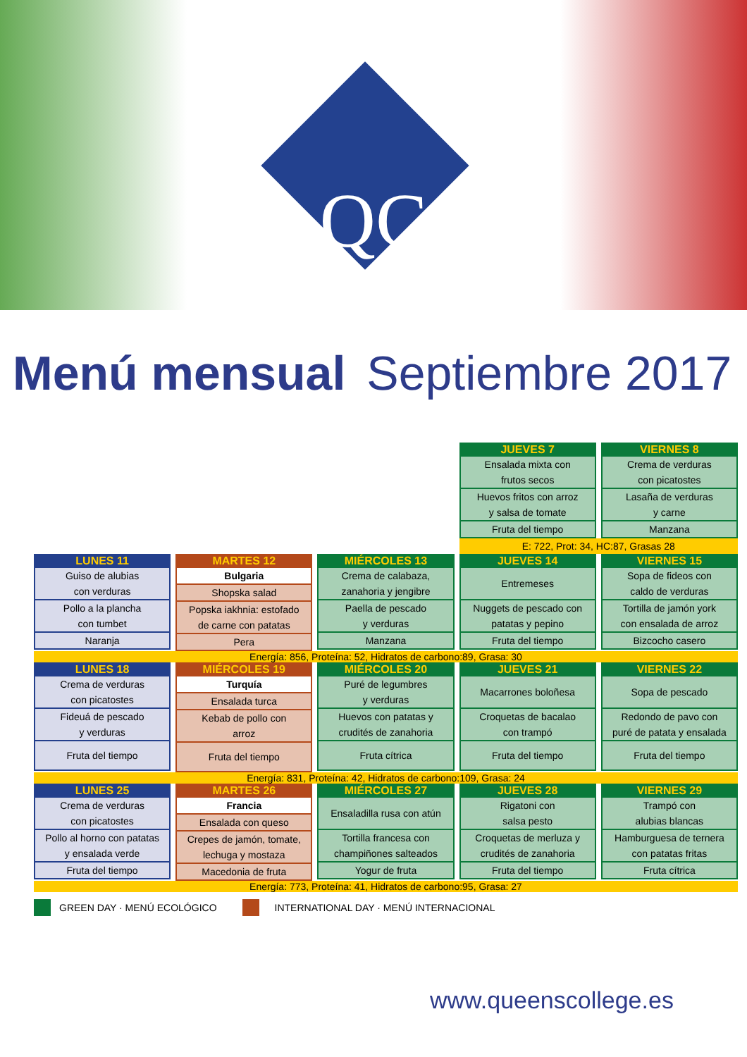QC
Menú mensual Septiembre 2017
| | | | / JUEVES 7 / / --- / / Ensalada mixta con frutos secos / / Huevos fritos con arroz y salsa de tomate / / Fruta del tiempo / | / VIERNES 8 / / --- / / Crema de verduras con picatostes / / Lasaña de verduras y carne / / Manzana / |
| | | | E: 722, Prot: 34, HC:87, Grasas 28 | |
| / LUNES 11 / / --- / / Guiso de alubias con verduras / / Pollo a la plancha con tumbet / / Naranja / | / MARTES 12 / / --- / / Bulgaria / / Shopska salad / / Popska iakhnia: estofado de carne con patatas / / Pera / | / MIÉRCOLES 13 / / --- / / Crema de calabaza, zanahoria y jengibre / / Paella de pescado y verduras / / Manzana / | / JUEVES 14 / / --- / / Entremeses / / Nuggets de pescado con patatas y pepino / / Fruta del tiempo / | / VIERNES 15 / / --- / / Sopa de fideos con caldo de verduras / / Tortilla de jamón york con ensalada de arroz / / Bizcocho casero / |
| Energía: 856, Proteína: 52, Hidratos de carbono:89, Grasa: 30 | | | | |
| / LUNES 18 / / --- / / Crema de verduras con picatostes / / Fideuá de pescado y verduras / / Fruta del tiempo / | / MIÉRCOLES 19 / / --- / / Turquía / / Ensalada turca / / Kebab de pollo con arroz / / Fruta del tiempo / | / MIÉRCOLES 20 / / --- / / Puré de legumbres y verduras / / Huevos con patatas y crudités de zanahoria / / Fruta cítrica / | / JUEVES 21 / / --- / / Macarrones boloñesa / / Croquetas de bacalao con trampó / / Fruta del tiempo / | / VIERNES 22 / / --- / / Sopa de pescado / / Redondo de pavo con puré de patata y ensalada / / Fruta del tiempo / |
| Energía: 831, Proteína: 42, Hidratos de carbono:109, Grasa: 24 | | | | |
| / LUNES 25 / / --- / / Crema de verduras con picatostes / / Pollo al horno con patatas y ensalada verde / / Fruta del tiempo / | / MARTES 26 / / --- / / Francia / / Ensalada con queso / / Crepes de jamón, tomate, lechuga y mostaza / / Macedonia de fruta / | / MIÉRCOLES 27 / / --- / / Ensaladilla rusa con atún / / Tortilla francesa con champiñones salteados / / Yogur de fruta / | / JUEVES 28 / / --- / / Rigatoni con salsa pesto / / Croquetas de merluza y crudités de zanahoria / / Fruta del tiempo / | / VIERNES 29 / / --- / / Trampó con alubias blancas / / Hamburguesa de ternera con patatas fritas / / Fruta cítrica / |
| Energía: 773, Proteína: 41, Hidratos de carbono:95, Grasa: 27 | | | | |
GREEN DAY · MENÚ ECOLÓGICO INTERNATIONAL DAY · MENÚ INTERNACIONAL
www.queenscollege.es